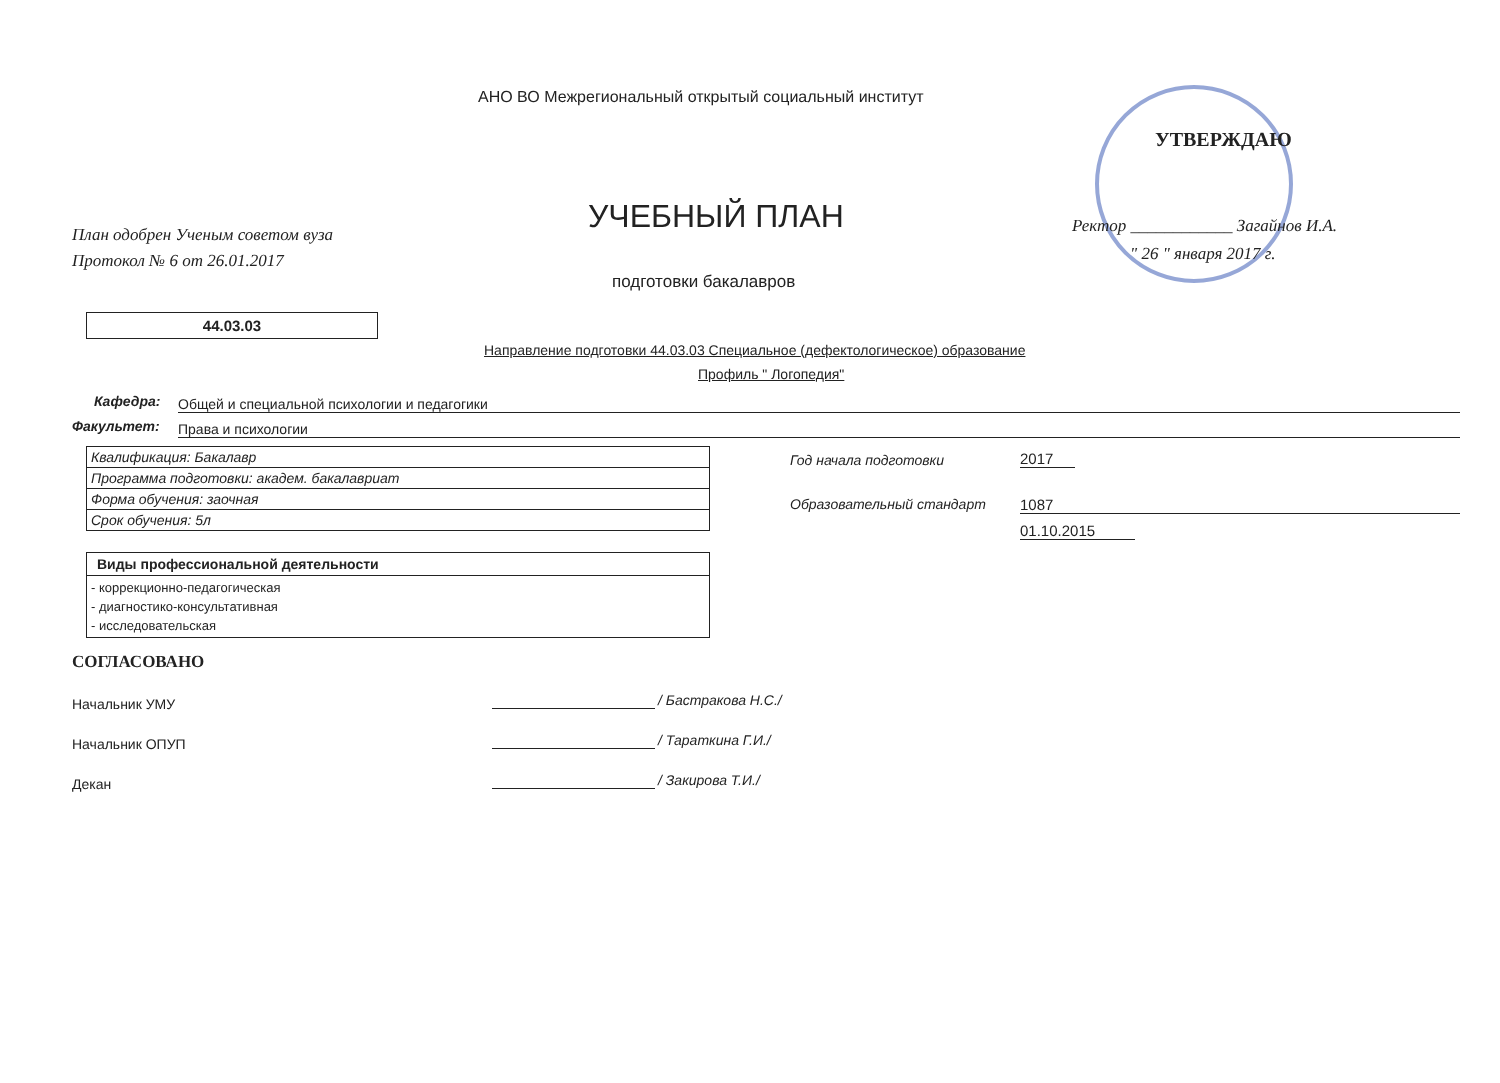АНО ВО Межрегиональный открытый социальный институт
УТВЕРЖДАЮ
План одобрен Ученым советом вуза
Протокол № 6 от 26.01.2017
УЧЕБНЫЙ ПЛАН
Ректор ____________ Загайнов И.А.
" 26 " января 2017 г.
подготовки бакалавров
44.03.03
Направление подготовки 44.03.03 Специальное (дефектологическое) образование
Профиль " Логопедия"
Кафедра: Общей и специальной психологии и педагогики
Факультет: Права и психологии
| Квалификация: Бакалавр |
| Программа подготовки: академ. бакалавриат |
| Форма обучения: заочная |
| Срок обучения: 5л |
| Виды профессиональной деятельности |
| --- |
| - коррекционно-педагогическая - диагностико-консультативная - исследовательская |
Год начала подготовки 2017
Образовательный стандарт 1087
01.10.2015
СОГЛАСОВАНО
Начальник УМУ / Бастракова Н.С./
Начальник ОПУП / Тараткина Г.И./
Декан / Закирова Т.И./